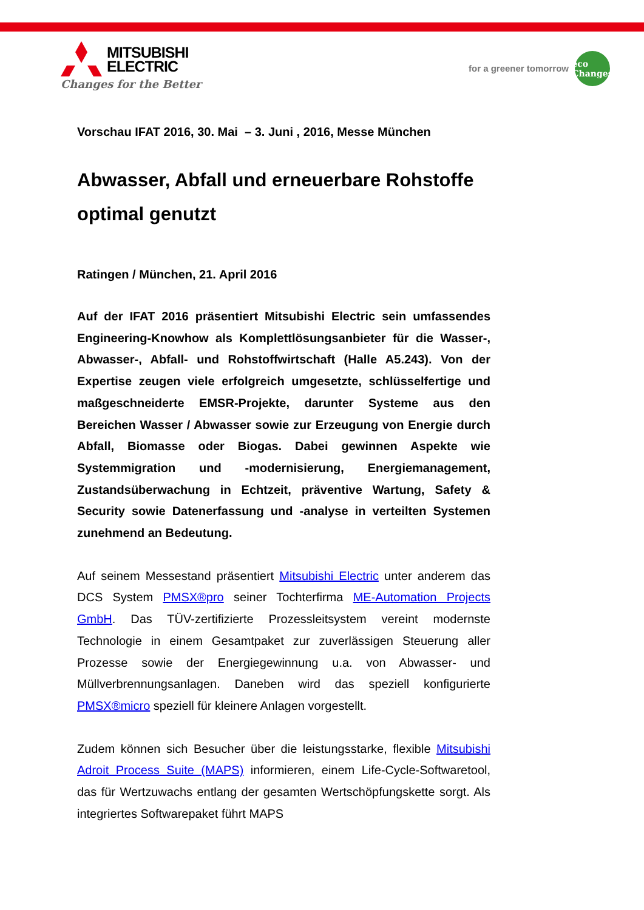MITSUBISHI
ELECTRIC
Changes for the Better
for a greener tomorrow
eco
Changes
Vorschau IFAT 2016, 30. Mai – 3. Juni , 2016, Messe München
Abwasser, Abfall und erneuerbare Rohstoffe optimal genutzt
Ratingen / München, 21. April 2016
Auf der IFAT 2016 präsentiert Mitsubishi Electric sein umfassendes Engineering-Knowhow als Komplettlösungsanbieter für die Wasser-, Abwasser-, Abfall- und Rohstoffwirtschaft (Halle A5.243). Von der Expertise zeugen viele erfolgreich umgesetzte, schlüsselfertige und maßgeschneiderte EMSR-Projekte, darunter Systeme aus den Bereichen Wasser / Abwasser sowie zur Erzeugung von Energie durch Abfall, Biomasse oder Biogas. Dabei gewinnen Aspekte wie Systemmigration und -modernisierung, Energiemanagement, Zustandsüberwachung in Echtzeit, präventive Wartung, Safety & Security sowie Datenerfassung und -analyse in verteilten Systemen zunehmend an Bedeutung.
Auf seinem Messestand präsentiert Mitsubishi Electric unter anderem das DCS System PMSX®pro seiner Tochterfirma ME-Automation Projects GmbH. Das TÜV-zertifizierte Prozessleitsystem vereint modernste Technologie in einem Gesamtpaket zur zuverlässigen Steuerung aller Prozesse sowie der Energiegewinnung u.a. von Abwasser- und Müllverbrennungsanlagen. Daneben wird das speziell konfigurierte PMSX®micro speziell für kleinere Anlagen vorgestellt.
Zudem können sich Besucher über die leistungsstarke, flexible Mitsubishi Adroit Process Suite (MAPS) informieren, einem Life-Cycle-Softwaretool, das für Wertzuwachs entlang der gesamten Wertschöpfungskette sorgt. Als integriertes Softwarepaket führt MAPS